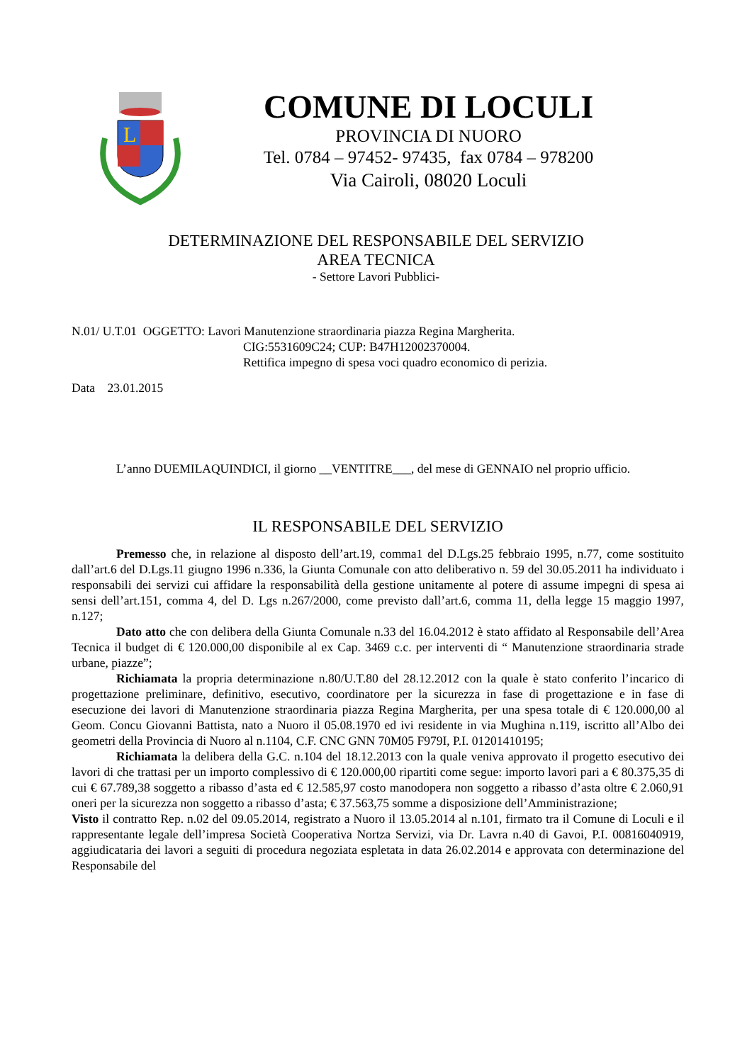L
COMUNE DI LOCULI
PROVINCIA DI NUORO
Tel. 0784 – 97452- 97435, fax 0784 – 978200
Via Cairoli, 08020 Loculi
DETERMINAZIONE DEL RESPONSABILE DEL SERVIZIO
AREA TECNICA
- Settore Lavori Pubblici-
N.01/ U.T.01 OGGETTO: Lavori Manutenzione straordinaria piazza Regina Margherita.
CIG:5531609C24; CUP: B47H12002370004.
Rettifica impegno di spesa voci quadro economico di perizia.
Data 23.01.2015
L’anno DUEMILAQUINDICI, il giorno __VENTITRE___, del mese di GENNAIO nel proprio ufficio.
IL RESPONSABILE DEL SERVIZIO
Premesso che, in relazione al disposto dell’art.19, comma1 del D.Lgs.25 febbraio 1995, n.77, come sostituito dall’art.6 del D.Lgs.11 giugno 1996 n.336, la Giunta Comunale con atto deliberativo n. 59 del 30.05.2011 ha individuato i responsabili dei servizi cui affidare la responsabilità della gestione unitamente al potere di assume impegni di spesa ai sensi dell’art.151, comma 4, del D. Lgs n.267/2000, come previsto dall’art.6, comma 11, della legge 15 maggio 1997, n.127;
Dato atto che con delibera della Giunta Comunale n.33 del 16.04.2012 è stato affidato al Responsabile dell’Area Tecnica il budget di € 120.000,00 disponibile al ex Cap. 3469 c.c. per interventi di “ Manutenzione straordinaria strade urbane, piazze”;
Richiamata la propria determinazione n.80/U.T.80 del 28.12.2012 con la quale è stato conferito l’incarico di progettazione preliminare, definitivo, esecutivo, coordinatore per la sicurezza in fase di progettazione e in fase di esecuzione dei lavori di Manutenzione straordinaria piazza Regina Margherita, per una spesa totale di € 120.000,00 al Geom. Concu Giovanni Battista, nato a Nuoro il 05.08.1970 ed ivi residente in via Mughina n.119, iscritto all’Albo dei geometri della Provincia di Nuoro al n.1104, C.F. CNC GNN 70M05 F979I, P.I. 01201410195;
Richiamata la delibera della G.C. n.104 del 18.12.2013 con la quale veniva approvato il progetto esecutivo dei lavori di che trattasi per un importo complessivo di € 120.000,00 ripartiti come segue: importo lavori pari a € 80.375,35 di cui € 67.789,38 soggetto a ribasso d’asta ed € 12.585,97 costo manodopera non soggetto a ribasso d’asta oltre € 2.060,91 oneri per la sicurezza non soggetto a ribasso d’asta; € 37.563,75 somme a disposizione dell’Amministrazione;
Visto il contratto Rep. n.02 del 09.05.2014, registrato a Nuoro il 13.05.2014 al n.101, firmato tra il Comune di Loculi e il rappresentante legale dell’impresa Società Cooperativa Nortza Servizi, via Dr. Lavra n.40 di Gavoi, P.I. 00816040919, aggiudicataria dei lavori a seguiti di procedura negoziata espletata in data 26.02.2014 e approvata con determinazione del Responsabile del